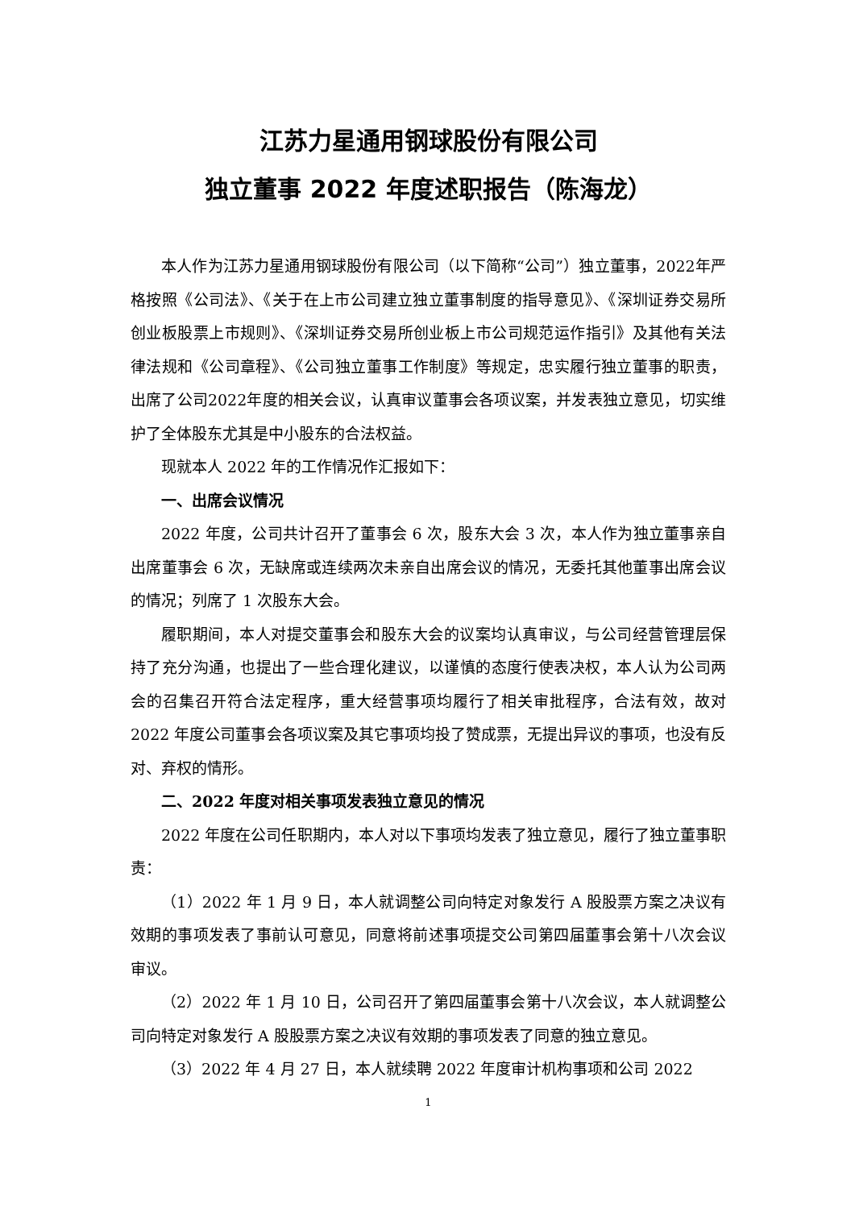江苏力星通用钢球股份有限公司
独立董事 2022 年度述职报告（陈海龙）
本人作为江苏力星通用钢球股份有限公司（以下简称“公司”）独立董事，2022年严格按照《公司法》、《关于在上市公司建立独立董事制度的指导意见》、《深圳证券交易所创业板股票上市规则》、《深圳证券交易所创业板上市公司规范运作指引》及其他有关法律法规和《公司章程》、《公司独立董事工作制度》等规定，忠实履行独立董事的职责，出席了公司2022年度的相关会议，认真审议董事会各项议案，并发表独立意见，切实维护了全体股东尤其是中小股东的合法权益。
现就本人 2022 年的工作情况作汇报如下：
一、出席会议情况
2022 年度，公司共计召开了董事会 6 次，股东大会 3 次，本人作为独立董事亲自出席董事会 6 次，无缺席或连续两次未亲自出席会议的情况，无委托其他董事出席会议的情况；列席了 1 次股东大会。
履职期间，本人对提交董事会和股东大会的议案均认真审议，与公司经营管理层保持了充分沟通，也提出了一些合理化建议，以谨慎的态度行使表决权，本人认为公司两会的召集召开符合法定程序，重大经营事项均履行了相关审批程序，合法有效，故对 2022 年度公司董事会各项议案及其它事项均投了赞成票，无提出异议的事项，也没有反对、弃权的情形。
二、2022 年度对相关事项发表独立意见的情况
2022 年度在公司任职期内，本人对以下事项均发表了独立意见，履行了独立董事职责：
（1）2022 年 1 月 9 日，本人就调整公司向特定对象发行 A 股股票方案之决议有效期的事项发表了事前认可意见，同意将前述事项提交公司第四届董事会第十八次会议审议。
（2）2022 年 1 月 10 日，公司召开了第四届董事会第十八次会议，本人就调整公司向特定对象发行 A 股股票方案之决议有效期的事项发表了同意的独立意见。
（3）2022 年 4 月 27 日，本人就续聘 2022 年度审计机构事项和公司 2022
1